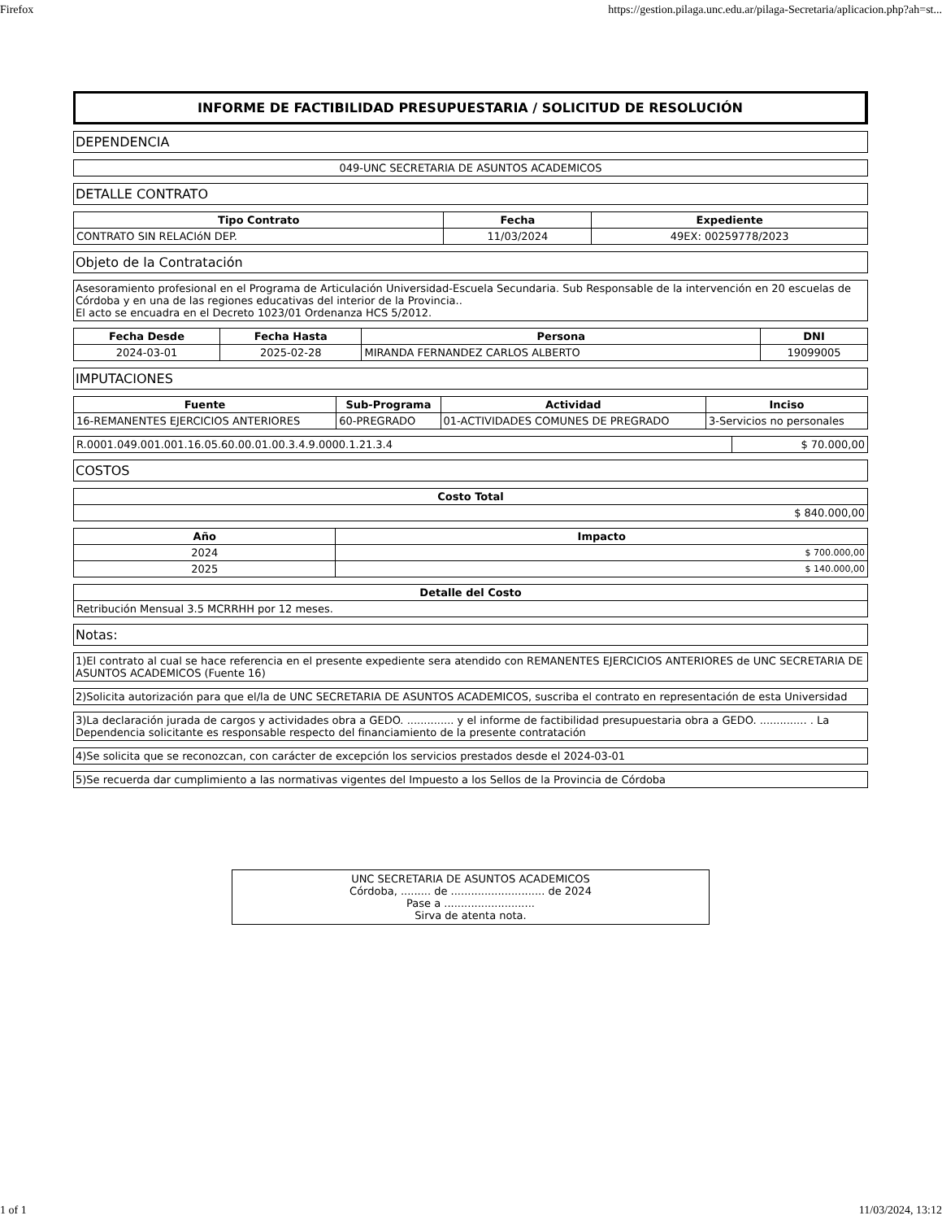Firefox https://gestion.pilaga.unc.edu.ar/pilaga-Secretaria/aplicacion.php?ah=st...
INFORME DE FACTIBILIDAD PRESUPUESTARIA / SOLICITUD DE RESOLUCIÓN
DEPENDENCIA
049-UNC SECRETARIA DE ASUNTOS ACADEMICOS
DETALLE CONTRATO
| Tipo Contrato | Fecha | Expediente |
| --- | --- | --- |
| CONTRATO SIN RELACIóN DEP. | 11/03/2024 | 49EX: 00259778/2023 |
Objeto de la Contratación
Asesoramiento profesional en el Programa de Articulación Universidad-Escuela Secundaria. Sub Responsable de la intervención en 20 escuelas de Córdoba y en una de las regiones educativas del interior de la Provincia..
El acto se encuadra en el Decreto 1023/01 Ordenanza HCS 5/2012.
| Fecha Desde | Fecha Hasta | Persona | DNI |
| --- | --- | --- | --- |
| 2024-03-01 | 2025-02-28 | MIRANDA FERNANDEZ CARLOS ALBERTO | 19099005 |
IMPUTACIONES
| Fuente | Sub-Programa | Actividad | Inciso |
| --- | --- | --- | --- |
| 16-REMANENTES EJERCICIOS ANTERIORES | 60-PREGRADO | 01-ACTIVIDADES COMUNES DE PREGRADO | 3-Servicios no personales |
| R.0001.049.001.001.16.05.60.00.01.00.3.4.9.0000.1.21.3.4 | $ 70.000,00 |
COSTOS
| Costo Total |
| --- |
| $ 840.000,00 |
| Año | Impacto |
| --- | --- |
| 2024 | $ 700.000,00 |
| 2025 | $ 140.000,00 |
| Detalle del Costo |
| --- |
| Retribución Mensual 3.5 MCRRHH por 12 meses. |
Notas:
1)El contrato al cual se hace referencia en el presente expediente sera atendido con REMANENTES EJERCICIOS ANTERIORES de UNC SECRETARIA DE ASUNTOS ACADEMICOS (Fuente 16)
2)Solicita autorización para que el/la de UNC SECRETARIA DE ASUNTOS ACADEMICOS, suscriba el contrato en representación de esta Universidad
3)La declaración jurada de cargos y actividades obra a GEDO. .............. y el informe de factibilidad presupuestaria obra a GEDO. .............. . La Dependencia solicitante es responsable respecto del financiamiento de la presente contratación
4)Se solicita que se reconozcan, con carácter de excepción los servicios prestados desde el 2024-03-01
5)Se recuerda dar cumplimiento a las normativas vigentes del Impuesto a los Sellos de la Provincia de Córdoba
UNC SECRETARIA DE ASUNTOS ACADEMICOS
Córdoba, ......... de ............................ de 2024
Pase a ...........................
Sirva de atenta nota.
1 of 1 11/03/2024, 13:12